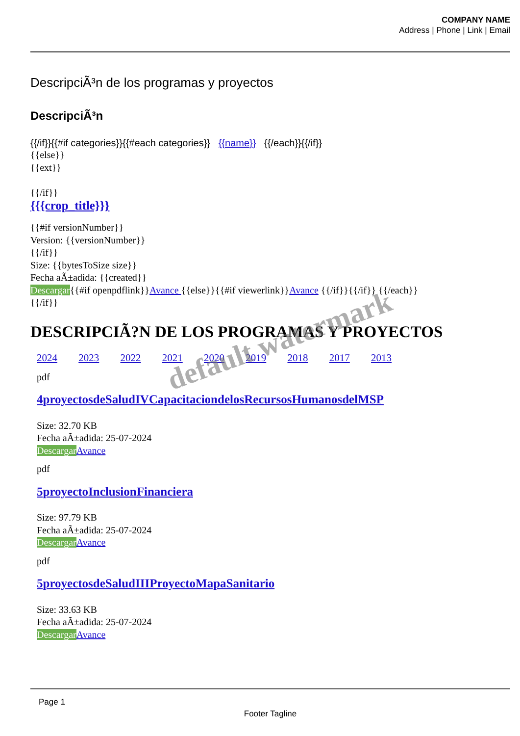COMPANY NAME
Address | Phone | Link | Email
DescripciÃ³n de los programas y proyectos
DescripciÃ³n
{{/if}}{{#if categories}}{{#each categories}} {{name}} {{/each}}{{/if}}
{{else}}
{{ext}}
{{/if}}
{{{crop_title}}}
{{#if versionNumber}}
Version: {{versionNumber}}
{{/if}}
Size: {{bytesToSize size}}
Fecha aÃ±adida: {{created}}
Descargar{{#if openpdflink}}Avance {{else}}{{#if viewerlink}}Avance {{/if}}{{/if}} {{/each}}
{{/if}}
DESCRIPCIÃ?N DE LOS PROGRAMAS Y PROYECTOS
2024 2023 2022 2021 2020 2019 2018 2017 2013
pdf
4proyectosdeSaludIVCapacitaciondelosRecursosHumanosdelMSP
Size: 32.70 KB
Fecha aÃ±adida: 25-07-2024
Descargar Avance
pdf
5proyectoInclusionFinanciera
Size: 97.79 KB
Fecha aÃ±adida: 25-07-2024
Descargar Avance
pdf
5proyectosdeSaludIIIProyectoMapaSanitario
Size: 33.63 KB
Fecha aÃ±adida: 25-07-2024
Descargar Avance
default watermark
Page 1
Footer Tagline